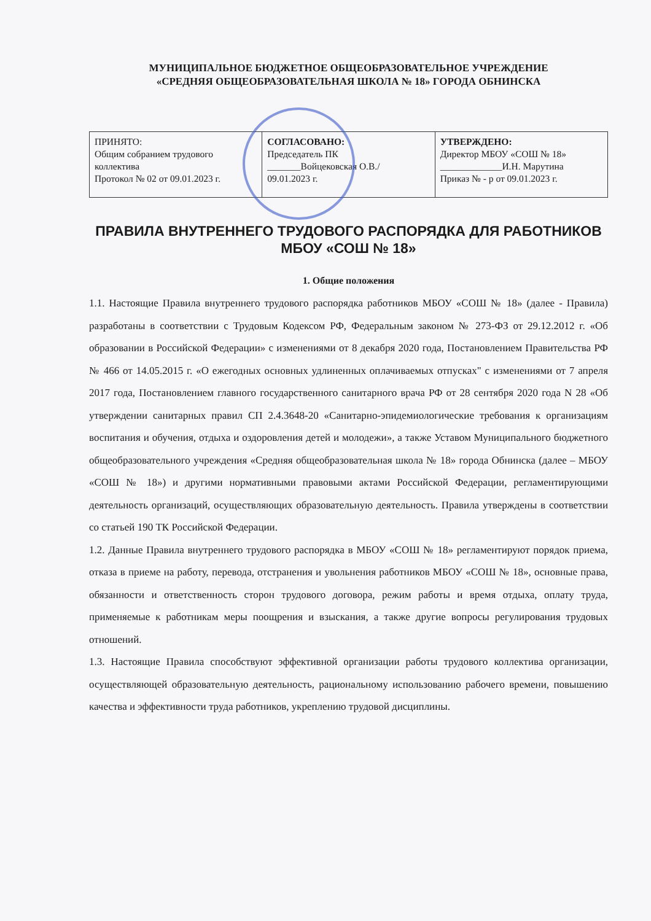МУНИЦИПАЛЬНОЕ БЮДЖЕТНОЕ ОБЩЕОБРАЗОВАТЕЛЬНОЕ УЧРЕЖДЕНИЕ
«СРЕДНЯЯ ОБЩЕОБРАЗОВАТЕЛЬНАЯ ШКОЛА № 18» ГОРОДА ОБНИНСКА
| ПРИНЯТО: Общим собранием трудового коллектива Протокол № 02 от 09.01.2023 г. | СОГЛАСОВАНО: Председатель ПК _______Войцековская О.В./ 09.01.2023 г. | УТВЕРЖДЕНО: Директор МБОУ «СОШ № 18» _____________И.Н. Марутина Приказ № - р от 09.01.2023 г. |
ПРАВИЛА ВНУТРЕННЕГО ТРУДОВОГО РАСПОРЯДКА ДЛЯ РАБОТНИКОВ МБОУ «СОШ № 18»
1. Общие положения
1.1. Настоящие Правила внутреннего трудового распорядка работников МБОУ «СОШ № 18» (далее - Правила) разработаны в соответствии с Трудовым Кодексом РФ, Федеральным законом № 273-ФЗ от 29.12.2012 г. «Об образовании в Российской Федерации» с изменениями от 8 декабря 2020 года, Постановлением Правительства РФ № 466 от 14.05.2015 г. «О ежегодных основных удлиненных оплачиваемых отпусках" с изменениями от 7 апреля 2017 года, Постановлением главного государственного санитарного врача РФ от 28 сентября 2020 года N 28 «Об утверждении санитарных правил СП 2.4.3648-20 «Санитарно-эпидемиологические требования к организациям воспитания и обучения, отдыха и оздоровления детей и молодежи», а также Уставом Муниципального бюджетного общеобразовательного учреждения «Средняя общеобразовательная школа № 18» города Обнинска (далее – МБОУ «СОШ № 18») и другими нормативными правовыми актами Российской Федерации, регламентирующими деятельность организаций, осуществляющих образовательную деятельность. Правила утверждены в соответствии со статьей 190 ТК Российской Федерации.
1.2. Данные Правила внутреннего трудового распорядка в МБОУ «СОШ № 18» регламентируют порядок приема, отказа в приеме на работу, перевода, отстранения и увольнения работников МБОУ «СОШ № 18», основные права, обязанности и ответственность сторон трудового договора, режим работы и время отдыха, оплату труда, применяемые к работникам меры поощрения и взыскания, а также другие вопросы регулирования трудовых отношений.
1.3. Настоящие Правила способствуют эффективной организации работы трудового коллектива организации, осуществляющей образовательную деятельность, рациональному использованию рабочего времени, повышению качества и эффективности труда работников, укреплению трудовой дисциплины.